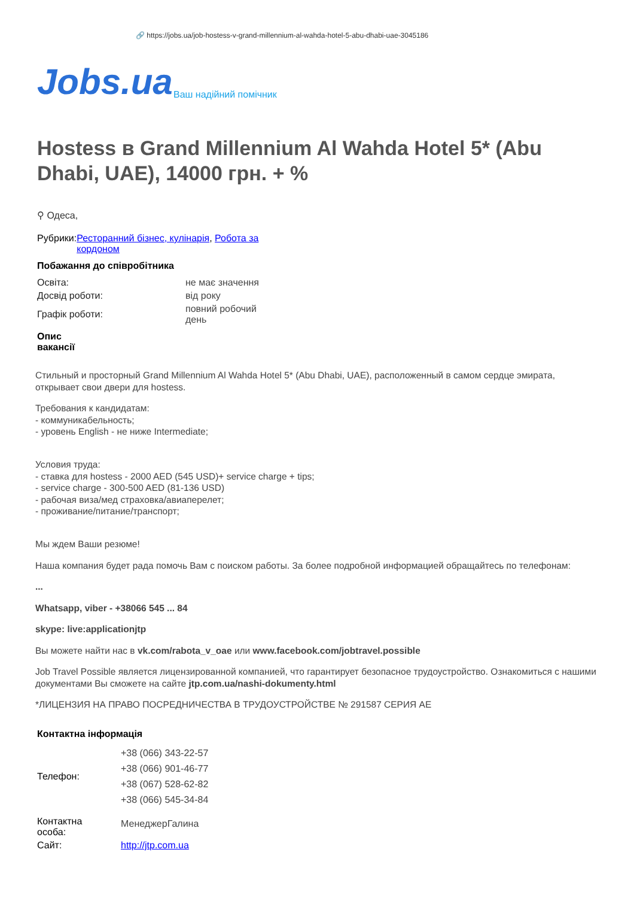🔗 https://jobs.ua/job-hostess-v-grand-millennium-al-wahda-hotel-5-abu-dhabi-uae-3045186
Jobs.ua Ваш надійний помічник
Hostess в Grand Millennium Al Wahda Hotel 5* (Abu Dhabi, UAE), 14000 грн. + %
⚲ Одеса,
| Рубрики: | Ресторанний бізнес, кулінарія , Робота за кордоном |
Побажання до співробітника
| Освіта: | не має значення |
| Досвід роботи: | від року |
| Графік роботи: | повний робочий день |
Опис
вакансії
Стильный и просторный Grand Millennium Al Wahda Hotel 5* (Abu Dhabi, UAE), расположенный в самом сердце эмирата, открывает свои двери для hostess.
Требования к кандидатам:
- коммуникабельность;
- уровень English - не ниже Intermediate;
Условия труда:
- ставка для hostess - 2000 AED (545 USD)+ service charge + tips;
- service charge - 300-500 AED (81-136 USD)
- рабочая виза/мед страховка/авиаперелет;
- проживание/питание/транспорт;
Мы ждем Ваши резюме!
Наша компания будет рада помочь Вам с поиском работы. За более подробной информацией обращайтесь по телефонам:
...
Whatsapp, viber - +38066 545 ... 84
skype: live:applicationjtp
Вы можете найти нас в vk.com/rabota_v_oae или www.facebook.com/jobtravel.possible
Job Travel Possible является лицензированной компанией, что гарантирует безопасное трудоустройство. Ознакомиться с нашими документами Вы сможете на сайте jtp.com.ua/nashi-dokumenty.html
*ЛИЦЕНЗИЯ НА ПРАВО ПОСРЕДНИЧЕСТВА В ТРУДОУСТРОЙСТВЕ № 291587 СЕРИЯ АЕ
Контактна інформація
| Телефон: | +38 (066) 343-22-57 +38 (066) 901-46-77 +38 (067) 528-62-82 +38 (066) 545-34-84 |
| Контактна особа: | МенеджерГалина |
| Сайт: | http://jtp.com.ua |